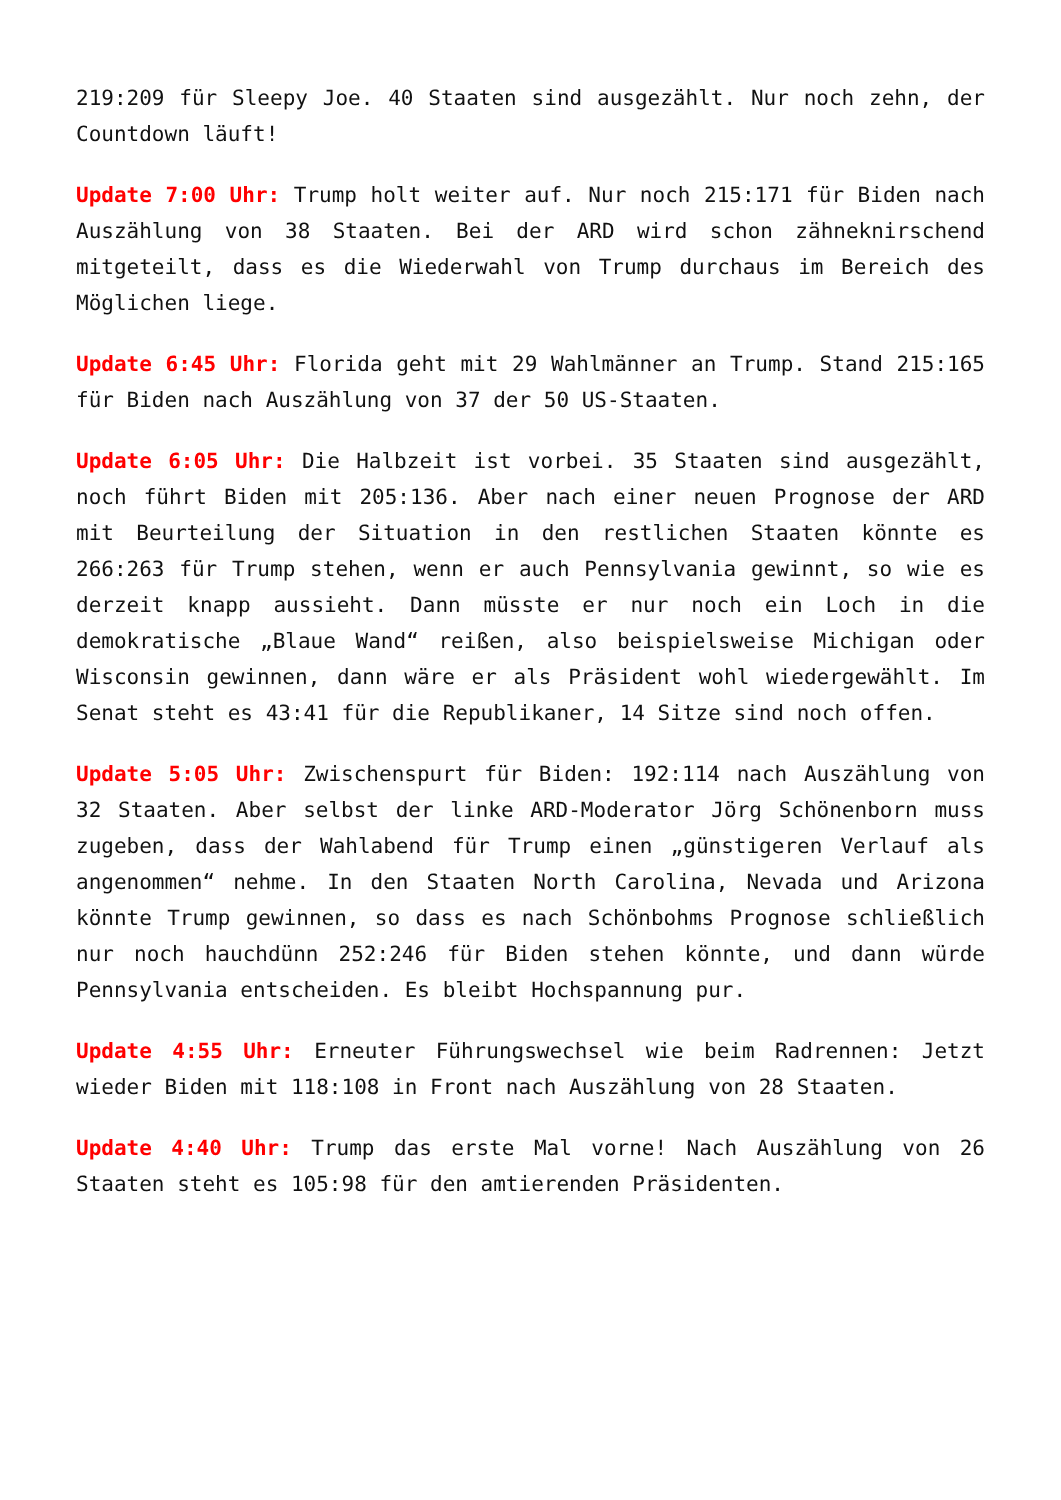219:209 für Sleepy Joe. 40 Staaten sind ausgezählt. Nur noch zehn, der Countdown läuft!
Update 7:00 Uhr: Trump holt weiter auf. Nur noch 215:171 für Biden nach Auszählung von 38 Staaten. Bei der ARD wird schon zähneknirschend mitgeteilt, dass es die Wiederwahl von Trump durchaus im Bereich des Möglichen liege.
Update 6:45 Uhr: Florida geht mit 29 Wahlmänner an Trump. Stand 215:165 für Biden nach Auszählung von 37 der 50 US-Staaten.
Update 6:05 Uhr: Die Halbzeit ist vorbei. 35 Staaten sind ausgezählt, noch führt Biden mit 205:136. Aber nach einer neuen Prognose der ARD mit Beurteilung der Situation in den restlichen Staaten könnte es 266:263 für Trump stehen, wenn er auch Pennsylvania gewinnt, so wie es derzeit knapp aussieht. Dann müsste er nur noch ein Loch in die demokratische „Blaue Wand“ reißen, also beispielsweise Michigan oder Wisconsin gewinnen, dann wäre er als Präsident wohl wiedergewählt. Im Senat steht es 43:41 für die Republikaner, 14 Sitze sind noch offen.
Update 5:05 Uhr: Zwischenspurt für Biden: 192:114 nach Auszählung von 32 Staaten. Aber selbst der linke ARD-Moderator Jörg Schönenborn muss zugeben, dass der Wahlabend für Trump einen „günstigeren Verlauf als angenommen“ nehme. In den Staaten North Carolina, Nevada und Arizona könnte Trump gewinnen, so dass es nach Schönbohms Prognose schließlich nur noch hauchdünn 252:246 für Biden stehen könnte, und dann würde Pennsylvania entscheiden. Es bleibt Hochspannung pur.
Update 4:55 Uhr: Erneuter Führungswechsel wie beim Radrennen: Jetzt wieder Biden mit 118:108 in Front nach Auszählung von 28 Staaten.
Update 4:40 Uhr: Trump das erste Mal vorne! Nach Auszählung von 26 Staaten steht es 105:98 für den amtierenden Präsidenten.